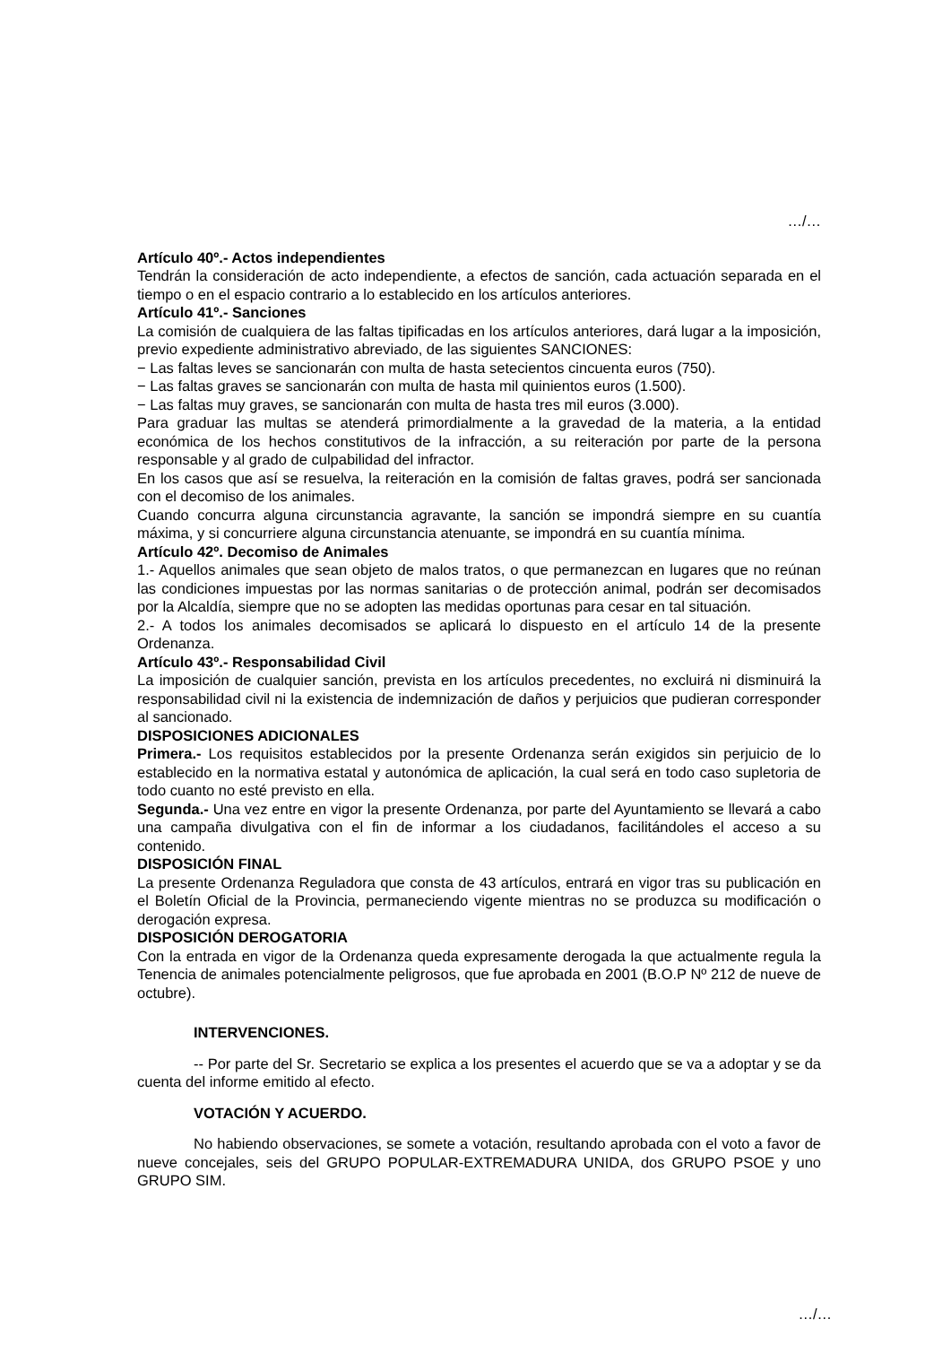…/…
Artículo 40º.- Actos independientes
Tendrán la consideración de acto independiente, a efectos de sanción, cada actuación separada en el tiempo o en el espacio contrario a lo establecido en los artículos anteriores.
Artículo 41º.- Sanciones
La comisión de cualquiera de las faltas tipificadas en los artículos anteriores, dará lugar a la imposición, previo expediente administrativo abreviado, de las siguientes SANCIONES:
− Las faltas leves se sancionarán con multa de hasta setecientos cincuenta euros (750).
− Las faltas graves se sancionarán con multa de hasta mil quinientos euros (1.500).
− Las faltas muy graves, se sancionarán con multa de hasta tres mil euros (3.000).
Para graduar las multas se atenderá primordialmente a la gravedad de la materia, a la entidad económica de los hechos constitutivos de la infracción, a su reiteración por parte de la persona responsable y al grado de culpabilidad del infractor.
En los casos que así se resuelva, la reiteración en la comisión de faltas graves, podrá ser sancionada con el decomiso de los animales.
Cuando concurra alguna circunstancia agravante, la sanción se impondrá siempre en su cuantía máxima, y si concurriere alguna circunstancia atenuante, se impondrá en su cuantía mínima.
Artículo 42º. Decomiso de Animales
1.- Aquellos animales que sean objeto de malos tratos, o que permanezcan en lugares que no reúnan las condiciones impuestas por las normas sanitarias o de protección animal, podrán ser decomisados por la Alcaldía, siempre que no se adopten las medidas oportunas para cesar en tal situación.
2.- A todos los animales decomisados se aplicará lo dispuesto en el artículo 14 de la presente Ordenanza.
Artículo 43º.- Responsabilidad Civil
La imposición de cualquier sanción, prevista en los artículos precedentes, no excluirá ni disminuirá la responsabilidad civil ni la existencia de indemnización de daños y perjuicios que pudieran corresponder al sancionado.
DISPOSICIONES ADICIONALES
Primera.- Los requisitos establecidos por la presente Ordenanza serán exigidos sin perjuicio de lo establecido en la normativa estatal y autonómica de aplicación, la cual será en todo caso supletoria de todo cuanto no esté previsto en ella.
Segunda.- Una vez entre en vigor la presente Ordenanza, por parte del Ayuntamiento se llevará a cabo una campaña divulgativa con el fin de informar a los ciudadanos, facilitándoles el acceso a su contenido.
DISPOSICIÓN FINAL
La presente Ordenanza Reguladora que consta de 43 artículos, entrará en vigor tras su publicación en el Boletín Oficial de la Provincia, permaneciendo vigente mientras no se produzca su modificación o derogación expresa.
DISPOSICIÓN DEROGATORIA
Con la entrada en vigor de la Ordenanza queda expresamente derogada la que actualmente regula la Tenencia de animales potencialmente peligrosos, que fue aprobada en 2001 (B.O.P Nº 212 de nueve de octubre).
INTERVENCIONES.
-- Por parte del Sr. Secretario se explica a los presentes el acuerdo que se va a adoptar y se da cuenta del informe emitido al efecto.
VOTACIÓN Y ACUERDO.
No habiendo observaciones, se somete a votación, resultando aprobada con el voto a favor de nueve concejales, seis del GRUPO POPULAR-EXTREMADURA UNIDA, dos GRUPO PSOE y uno GRUPO SIM.
…/…